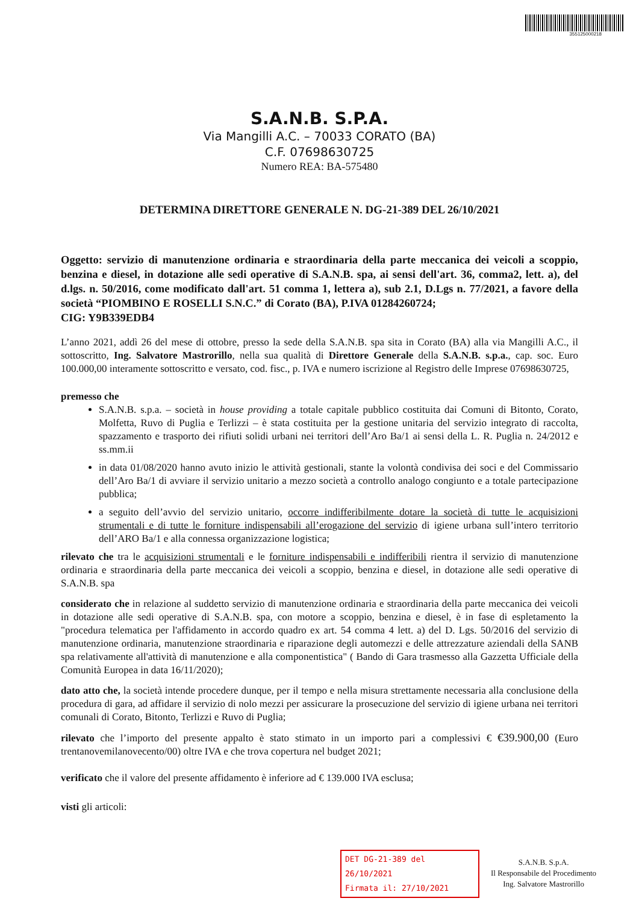355125000218
S.A.N.B. S.P.A.
Via Mangilli A.C. – 70033 CORATO (BA)
C.F. 07698630725
Numero REA: BA-575480
DETERMINA DIRETTORE GENERALE N. DG-21-389 DEL 26/10/2021
Oggetto: servizio di manutenzione ordinaria e straordinaria della parte meccanica dei veicoli a scoppio, benzina e diesel, in dotazione alle sedi operative di S.A.N.B. spa, ai sensi dell'art. 36, comma2, lett. a), del d.lgs. n. 50/2016, come modificato dall'art. 51 comma 1, lettera a), sub 2.1, D.Lgs n. 77/2021, a favore della società “PIOMBINO E ROSELLI S.N.C.” di Corato (BA), P.IVA 01284260724;
CIG: Y9B339EDB4
L’anno 2021, addì 26 del mese di ottobre, presso la sede della S.A.N.B. spa sita in Corato (BA) alla via Mangilli A.C., il sottoscritto, Ing. Salvatore Mastrorillo, nella sua qualità di Direttore Generale della S.A.N.B. s.p.a., cap. soc. Euro 100.000,00 interamente sottoscritto e versato, cod. fisc., p. IVA e numero iscrizione al Registro delle Imprese 07698630725,
premesso che
S.A.N.B. s.p.a. – società in house providing a totale capitale pubblico costituita dai Comuni di Bitonto, Corato, Molfetta, Ruvo di Puglia e Terlizzi – è stata costituita per la gestione unitaria del servizio integrato di raccolta, spazzamento e trasporto dei rifiuti solidi urbani nei territori dell’Aro Ba/1 ai sensi della L. R. Puglia n. 24/2012 e ss.mm.ii
in data 01/08/2020 hanno avuto inizio le attività gestionali, stante la volontà condivisa dei soci e del Commissario dell’Aro Ba/1 di avviare il servizio unitario a mezzo società a controllo analogo congiunto e a totale partecipazione pubblica;
a seguito dell’avvio del servizio unitario, occorre indifferibilmente dotare la società di tutte le acquisizioni strumentali e di tutte le forniture indispensabili all’erogazione del servizio di igiene urbana sull’intero territorio dell’ARO Ba/1 e alla connessa organizzazione logistica;
rilevato che tra le acquisizioni strumentali e le forniture indispensabili e indifferibili rientra il servizio di manutenzione ordinaria e straordinaria della parte meccanica dei veicoli a scoppio, benzina e diesel, in dotazione alle sedi operative di S.A.N.B. spa
considerato che in relazione al suddetto servizio di manutenzione ordinaria e straordinaria della parte meccanica dei veicoli in dotazione alle sedi operative di S.A.N.B. spa, con motore a scoppio, benzina e diesel, è in fase di espletamento la "procedura telematica per l'affidamento in accordo quadro ex art. 54 comma 4 lett. a) del D. Lgs. 50/2016 del servizio di manutenzione ordinaria, manutenzione straordinaria e riparazione degli automezzi e delle attrezzature aziendali della SANB spa relativamente all'attività di manutenzione e alla componentistica" ( Bando di Gara trasmesso alla Gazzetta Ufficiale della Comunità Europea in data 16/11/2020);
dato atto che, la società intende procedere dunque, per il tempo e nella misura strettamente necessaria alla conclusione della procedura di gara, ad affidare il servizio di nolo mezzi per assicurare la prosecuzione del servizio di igiene urbana nei territori comunali di Corato, Bitonto, Terlizzi e Ruvo di Puglia;
rilevato che l’importo del presente appalto è stato stimato in un importo pari a complessivi € €39.900,00 (Euro trentanovemilanovecento/00) oltre IVA e che trova copertura nel budget 2021;
verificato che il valore del presente affidamento è inferiore ad € 139.000 IVA esclusa;
visti gli articoli:
DET DG-21-389 del 26/10/2021
Firmata il: 27/10/2021
S.A.N.B. S.p.A.
Il Responsabile del Procedimento
Ing. Salvatore Mastrorillo